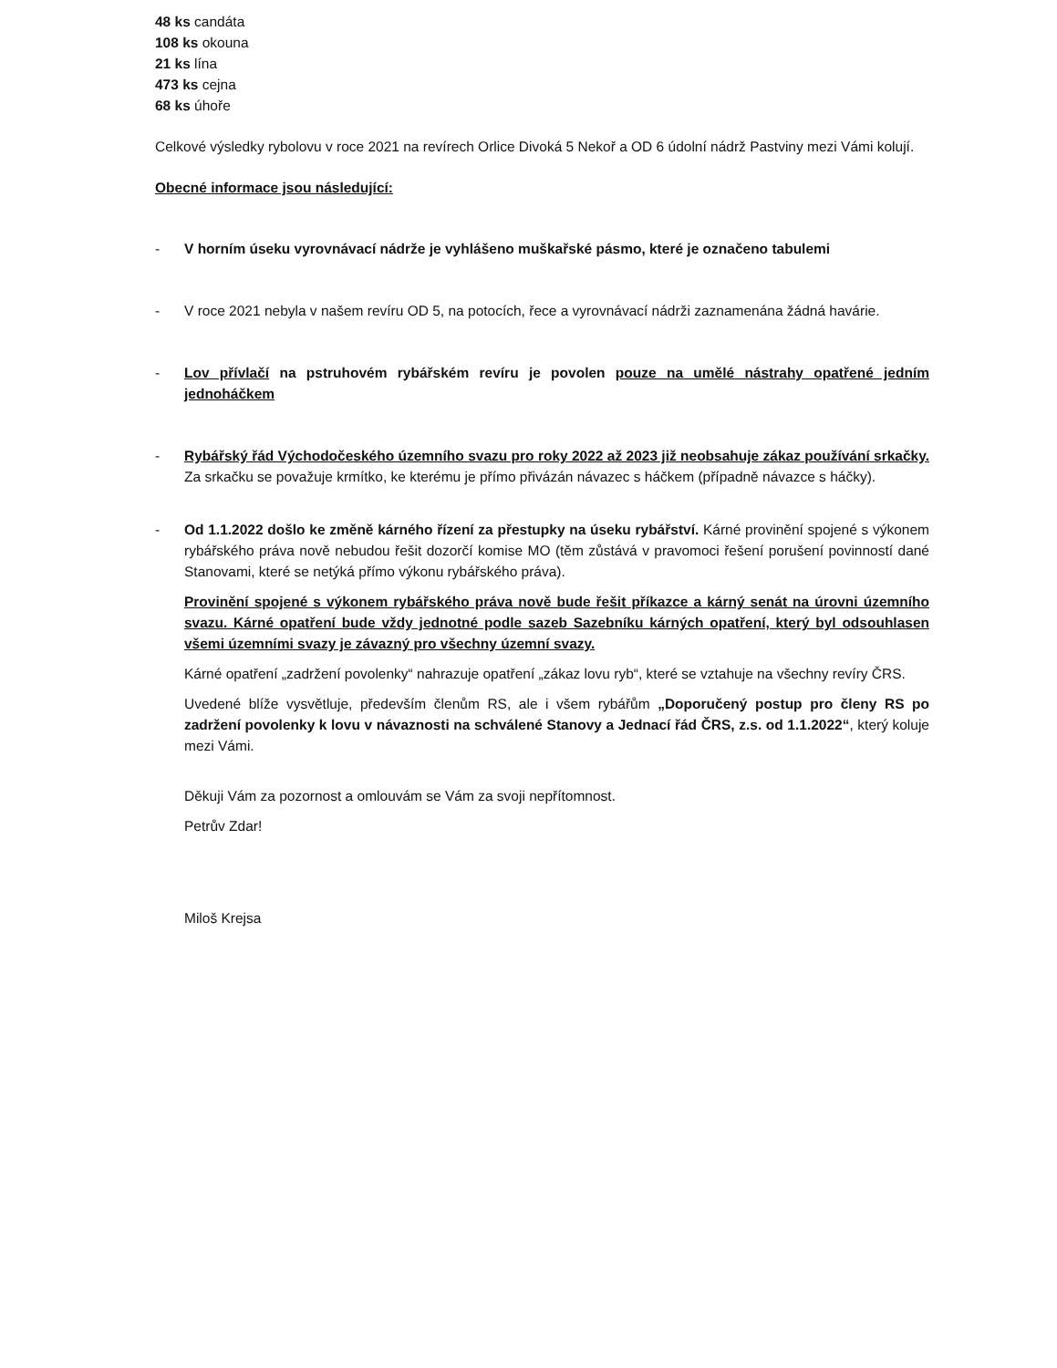48 ks candáta
108 ks okouna
21 ks lína
473 ks cejna
68 ks úhoře
Celkové výsledky rybolovu v roce 2021 na revírech Orlice Divoká 5 Nekoř a OD 6 údolní nádrž Pastviny mezi Vámi kolují.
Obecné informace jsou následující:
- V horním úseku vyrovnávací nádrže je vyhlášeno muškařské pásmo, které je označeno tabulemi
- V roce 2021 nebyla v našem revíru OD 5, na potocích, řece a vyrovnávací nádrži zaznamenána žádná havárie.
- Lov přívlačí na pstruhovém rybářském revíru je povolen pouze na umělé nástrahy opatřené jedním jednoháčkem
- Rybářský řád Východočeského územního svazu pro roky 2022 až 2023 již neobsahuje zákaz používání srkačky. Za srkačku se považuje krmítko, ke kterému je přímo přivázán návazec s háčkem (případně návazce s háčky).
- Od 1.1.2022 došlo ke změně kárného řízení za přestupky na úseku rybářství. Kárné provinění spojené s výkonem rybářského práva nově nebudou řešit dozorčí komise MO (těm zůstává v pravomoci řešení porušení povinností dané Stanovami, které se netýká přímo výkonu rybářského práva).
Provinění spojené s výkonem rybářského práva nově bude řešit příkazce a kárný senát na úrovni územního svazu. Kárné opatření bude vždy jednotné podle sazeb Sazebníku kárných opatření, který byl odsouhlasen všemi územními svazy je závazný pro všechny územní svazy.
Kárné opatření „zadržení povolenky“ nahrazuje opatření „zákaz lovu ryb“, které se vztahuje na všechny revíry ČRS.
Uvedené blíže vysvětluje, především členům RS, ale i všem rybářům „Doporučený postup pro členy RS po zadržení povolenky k lovu v návaznosti na schválené Stanovy a Jednací řád ČRS, z.s. od 1.1.2022“, který koluje mezi Vámi.
Děkuji Vám za pozornost a omlouvám se Vám za svoji nepřítomnost.
Petrův Zdar!
Miloš Krejsa